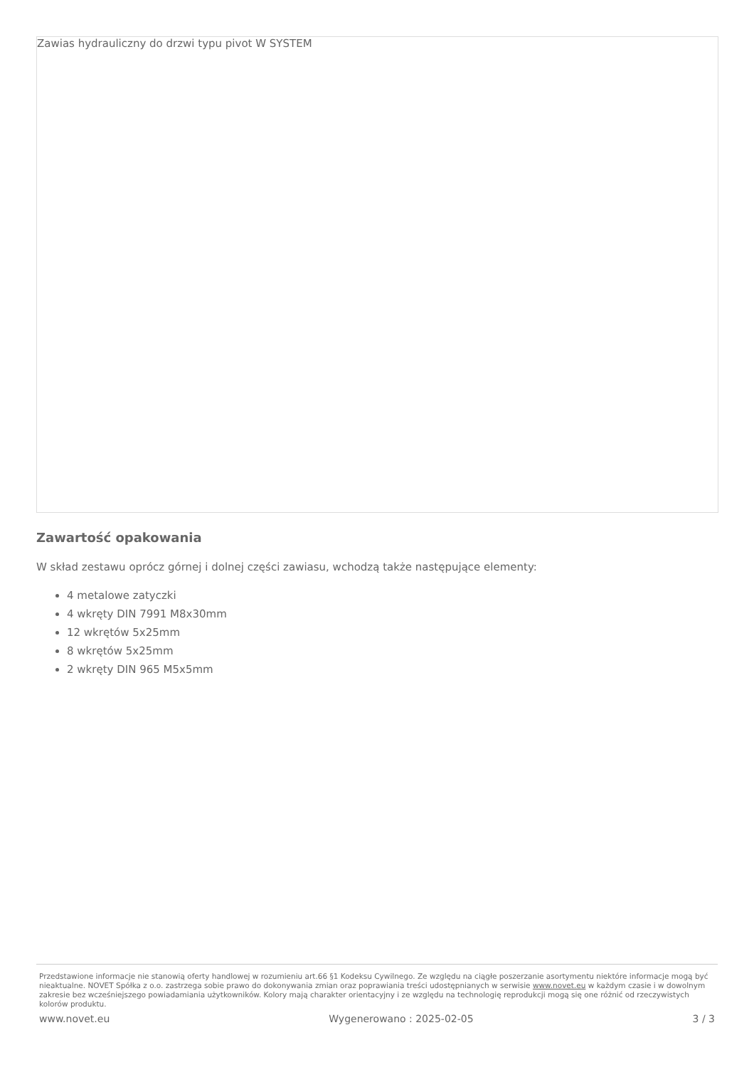Zawias hydrauliczny do drzwi typu pivot W SYSTEM
Zawartość opakowania
W skład zestawu oprócz górnej i dolnej części zawiasu, wchodzą także następujące elementy:
4 metalowe zatyczki
4 wkręty DIN 7991 M8x30mm
12 wkrętów 5x25mm
8 wkrętów 5x25mm
2 wkręty DIN 965 M5x5mm
Przedstawione informacje nie stanowią oferty handlowej w rozumieniu art.66 §1 Kodeksu Cywilnego. Ze względu na ciągłe poszerzanie asortymentu niektóre informacje mogą być nieaktualne. NOVET Spółka z o.o. zastrzega sobie prawo do dokonywania zmian oraz poprawiania treści udostępnianych w serwisie www.novet.eu w każdym czasie i w dowolnym zakresie bez wcześniejszego powiadamiania użytkowników. Kolory mają charakter orientacyjny i ze względu na technologię reprodukcji mogą się one różnić od rzeczywistych kolorów produktu.
www.novet.eu Wygenerowano : 2025-02-05 3 / 3